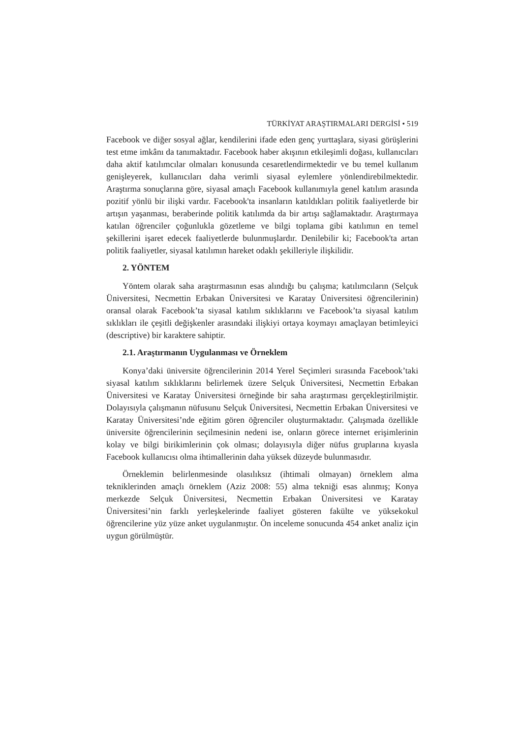TÜRKİYAT ARAŞTIRMALARI DERGİSİ • 519
Facebook ve diğer sosyal ağlar, kendilerini ifade eden genç yurttaşlara, siyasi görüşlerini test etme imkânı da tanımaktadır. Facebook haber akışının etkileşimli doğası, kullanıcıları daha aktif katılımcılar olmaları konusunda cesaretlendirmektedir ve bu temel kullanım genişleyerek, kullanıcıları daha verimli siyasal eylemlere yönlendirebilmektedir. Araştırma sonuçlarına göre, siyasal amaçlı Facebook kullanımıyla genel katılım arasında pozitif yönlü bir ilişki vardır. Facebook'ta insanların katıldıkları politik faaliyetlerde bir artışın yaşanması, beraberinde politik katılımda da bir artışı sağlamaktadır. Araştırmaya katılan öğrenciler çoğunlukla gözetleme ve bilgi toplama gibi katılımın en temel şekillerini işaret edecek faaliyetlerde bulunmuşlardır. Denilebilir ki; Facebook'ta artan politik faaliyetler, siyasal katılımın hareket odaklı şekilleriyle ilişkilidir.
2. YÖNTEM
Yöntem olarak saha araştırmasının esas alındığı bu çalışma; katılımcıların (Selçuk Üniversitesi, Necmettin Erbakan Üniversitesi ve Karatay Üniversitesi öğrencilerinin) oransal olarak Facebook’ta siyasal katılım sıklıklarını ve Facebook’ta siyasal katılım sıklıkları ile çeşitli değişkenler arasındaki ilişkiyi ortaya koymayı amaçlayan betimleyici (descriptive) bir karaktere sahiptir.
2.1. Araştırmanın Uygulanması ve Örneklem
Konya’daki üniversite öğrencilerinin 2014 Yerel Seçimleri sırasında Facebook’taki siyasal katılım sıklıklarını belirlemek üzere Selçuk Üniversitesi, Necmettin Erbakan Üniversitesi ve Karatay Üniversitesi örneğinde bir saha araştırması gerçekleştirilmiştir. Dolayısıyla çalışmanın nüfusunu Selçuk Üniversitesi, Necmettin Erbakan Üniversitesi ve Karatay Üniversitesi’nde eğitim gören öğrenciler oluşturmaktadır. Çalışmada özellikle üniversite öğrencilerinin seçilmesinin nedeni ise, onların görece internet erişimlerinin kolay ve bilgi birikimlerinin çok olması; dolayısıyla diğer nüfus gruplarına kıyasla Facebook kullanıcısı olma ihtimallerinin daha yüksek düzeyde bulunmasıdır.
Örneklemin belirlenmesinde olasılıksız (ihtimali olmayan) örneklem alma tekniklerinden amaçlı örneklem (Aziz 2008: 55) alma tekniği esas alınmış; Konya merkezde Selçuk Üniversitesi, Necmettin Erbakan Üniversitesi ve Karatay Üniversitesi’nin farklı yerleşkelerinde faaliyet gösteren fakülte ve yüksekokul öğrencilerine yüz yüze anket uygulanmıştır. Ön inceleme sonucunda 454 anket analiz için uygun görülmüştür.